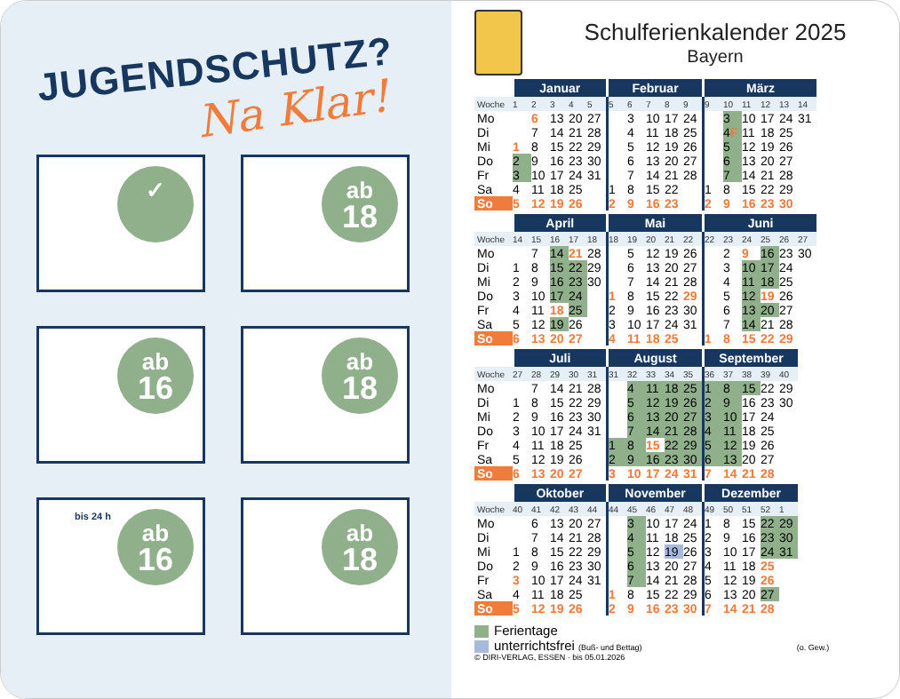JUGENDSCHUTZ?
Na Klar!
✓
ab
18
ab
16
ab
18
bis 24 h
ab
16
ab
18
Schulferienkalender 2025
Bayern
| | Januar | | | | | Februar | | | | | März | | | | | |
| --- | --- | --- | --- | --- | --- | --- | --- | --- | --- | --- | --- | --- | --- | --- | --- | --- |
| Woche | 1 | 2 | 3 | 4 | 5 | 5 | 6 | 7 | 8 | 9 | 9 | 10 | 11 | 12 | 13 | 14 |
| Mo | | 6 | 13 | 20 | 27 | | 3 | 10 | 17 | 24 | | 3 | 10 | 17 | 24 | 31 |
| Di | | 7 | 14 | 21 | 28 | | 4 | 11 | 18 | 25 | | 4 F | 11 | 18 | 25 | |
| Mi | 1 | 8 | 15 | 22 | 29 | | 5 | 12 | 19 | 26 | | 5 | 12 | 19 | 26 | |
| Do | 2 | 9 | 16 | 23 | 30 | | 6 | 13 | 20 | 27 | | 6 | 13 | 20 | 27 | |
| Fr | 3 | 10 | 17 | 24 | 31 | | 7 | 14 | 21 | 28 | | 7 | 14 | 21 | 28 | |
| Sa | 4 | 11 | 18 | 25 | | 1 | 8 | 15 | 22 | | 1 | 8 | 15 | 22 | 29 | |
| So | 5 | 12 | 19 | 26 | | 2 | 9 | 16 | 23 | | 2 | 9 | 16 | 23 | 30 | |
| | April | | | | | Mai | | | | | Juni | | | | | |
| --- | --- | --- | --- | --- | --- | --- | --- | --- | --- | --- | --- | --- | --- | --- | --- | --- |
| Woche | 14 | 15 | 16 | 17 | 18 | 18 | 19 | 20 | 21 | 22 | 22 | 23 | 24 | 25 | 26 | 27 |
| Mo | | 7 | 14 | 21 | 28 | | 5 | 12 | 19 | 26 | | 2 | 9 | 16 | 23 | 30 |
| Di | 1 | 8 | 15 | 22 | 29 | | 6 | 13 | 20 | 27 | | 3 | 10 | 17 | 24 | |
| Mi | 2 | 9 | 16 | 23 | 30 | | 7 | 14 | 21 | 28 | | 4 | 11 | 18 | 25 | |
| Do | 3 | 10 | 17 | 24 | | 1 | 8 | 15 | 22 | 29 | | 5 | 12 | 19 | 26 | |
| Fr | 4 | 11 | 18 | 25 | | 2 | 9 | 16 | 23 | 30 | | 6 | 13 | 20 | 27 | |
| Sa | 5 | 12 | 19 | 26 | | 3 | 10 | 17 | 24 | 31 | | 7 | 14 | 21 | 28 | |
| So | 6 | 13 | 20 | 27 | | 4 | 11 | 18 | 25 | | 1 | 8 | 15 | 22 | 29 | |
| | Juli | | | | | August | | | | | September | | | | |
| --- | --- | --- | --- | --- | --- | --- | --- | --- | --- | --- | --- | --- | --- | --- | --- |
| Woche | 27 | 28 | 29 | 30 | 31 | 31 | 32 | 33 | 34 | 35 | 36 | 37 | 38 | 39 | 40 |
| Mo | | 7 | 14 | 21 | 28 | | 4 | 11 | 18 | 25 | 1 | 8 | 15 | 22 | 29 |
| Di | 1 | 8 | 15 | 22 | 29 | | 5 | 12 | 19 | 26 | 2 | 9 | 16 | 23 | 30 |
| Mi | 2 | 9 | 16 | 23 | 30 | | 6 | 13 | 20 | 27 | 3 | 10 | 17 | 24 | |
| Do | 3 | 10 | 17 | 24 | 31 | | 7 | 14 | 21 | 28 | 4 | 11 | 18 | 25 | |
| Fr | 4 | 11 | 18 | 25 | | 1 | 8 | 15 | 22 | 29 | 5 | 12 | 19 | 26 | |
| Sa | 5 | 12 | 19 | 26 | | 2 | 9 | 16 | 23 | 30 | 6 | 13 | 20 | 27 | |
| So | 6 | 13 | 20 | 27 | | 3 | 10 | 17 | 24 | 31 | 7 | 14 | 21 | 28 | |
| | Oktober | | | | | November | | | | | Dezember | | | | |
| --- | --- | --- | --- | --- | --- | --- | --- | --- | --- | --- | --- | --- | --- | --- | --- |
| Woche | 40 | 41 | 42 | 43 | 44 | 44 | 45 | 46 | 47 | 48 | 49 | 50 | 51 | 52 | 1 |
| Mo | | 6 | 13 | 20 | 27 | | 3 | 10 | 17 | 24 | 1 | 8 | 15 | 22 | 29 |
| Di | | 7 | 14 | 21 | 28 | | 4 | 11 | 18 | 25 | 2 | 9 | 16 | 23 | 30 |
| Mi | 1 | 8 | 15 | 22 | 29 | | 5 | 12 | 19 | 26 | 3 | 10 | 17 | 24 | 31 |
| Do | 2 | 9 | 16 | 23 | 30 | | 6 | 13 | 20 | 27 | 4 | 11 | 18 | 25 | |
| Fr | 3 | 10 | 17 | 24 | 31 | | 7 | 14 | 21 | 28 | 5 | 12 | 19 | 26 | |
| Sa | 4 | 11 | 18 | 25 | | 1 | 8 | 15 | 22 | 29 | 6 | 13 | 20 | 27 | |
| So | 5 | 12 | 19 | 26 | | 2 | 9 | 16 | 23 | 30 | 7 | 14 | 21 | 28 | |
Ferientage
unterrichtsfrei (Buß- und Bettag) (o. Gew.)
© DIRI-VERLAG, ESSEN · bis 05.01.2026